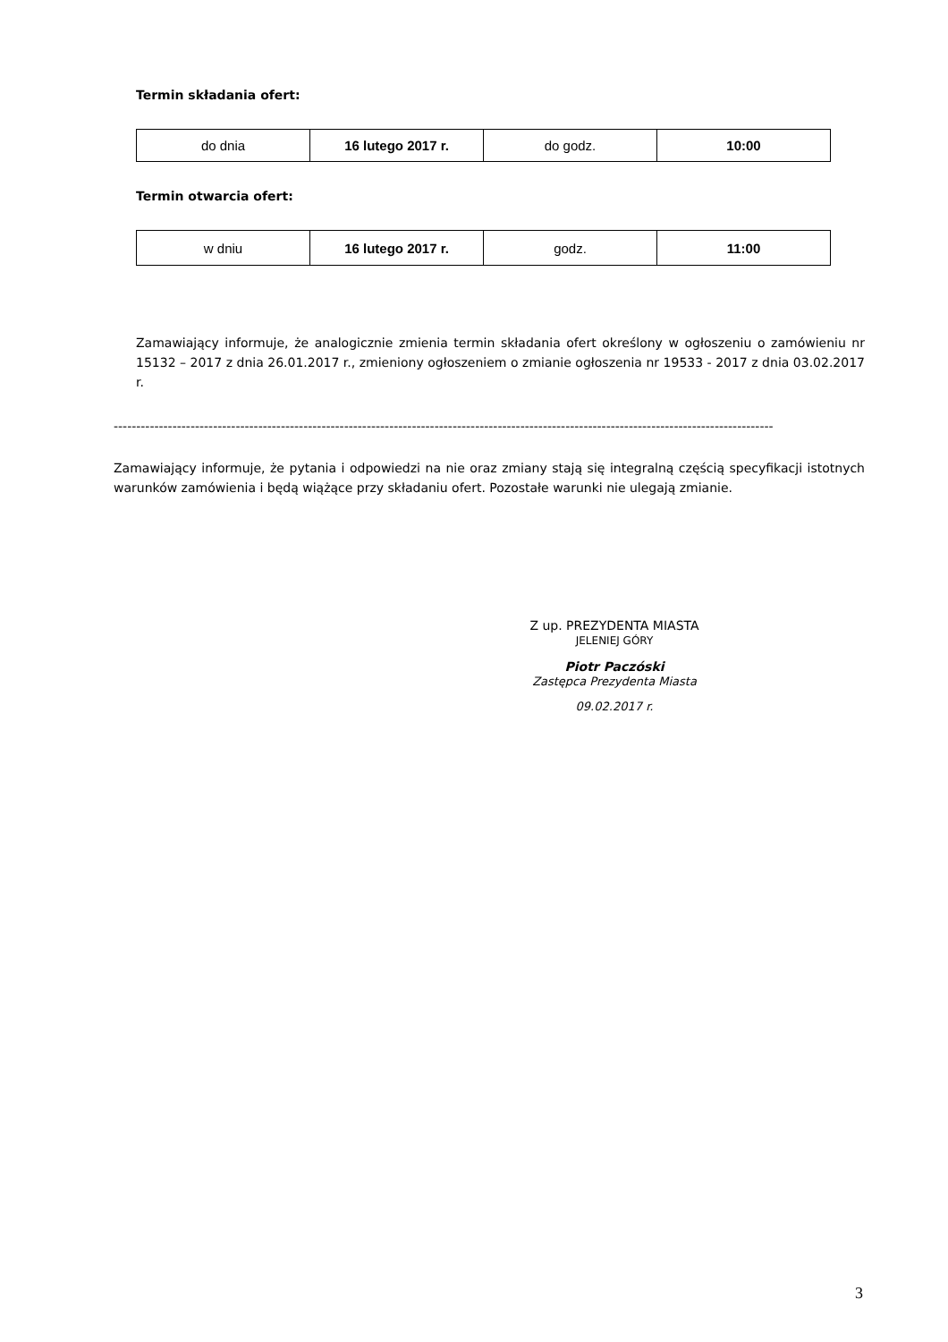Termin składania ofert:
| do dnia | 16 lutego 2017 r. | do godz. | 10:00 |
Termin otwarcia ofert:
| w dniu | 16 lutego 2017 r. | godz. | 11:00 |
Zamawiający informuje, że analogicznie zmienia termin składania ofert określony w ogłoszeniu o zamówieniu nr 15132 – 2017 z dnia 26.01.2017 r., zmieniony ogłoszeniem o zmianie ogłoszenia nr 19533 - 2017 z dnia 03.02.2017 r.
--------------------------------------------------------------------------------------------------------------------------------------------------
Zamawiający informuje, że pytania i odpowiedzi na nie oraz zmiany stają się integralną częścią specyfikacji istotnych warunków zamówienia i będą wiążące przy składaniu ofert. Pozostałe warunki nie ulegają zmianie.
Z up. PREZYDENTA MIASTA
JELENIEJ GÓRY
Piotr Paczóski
Zastępca Prezydenta Miasta
09.02.2017 r.
3